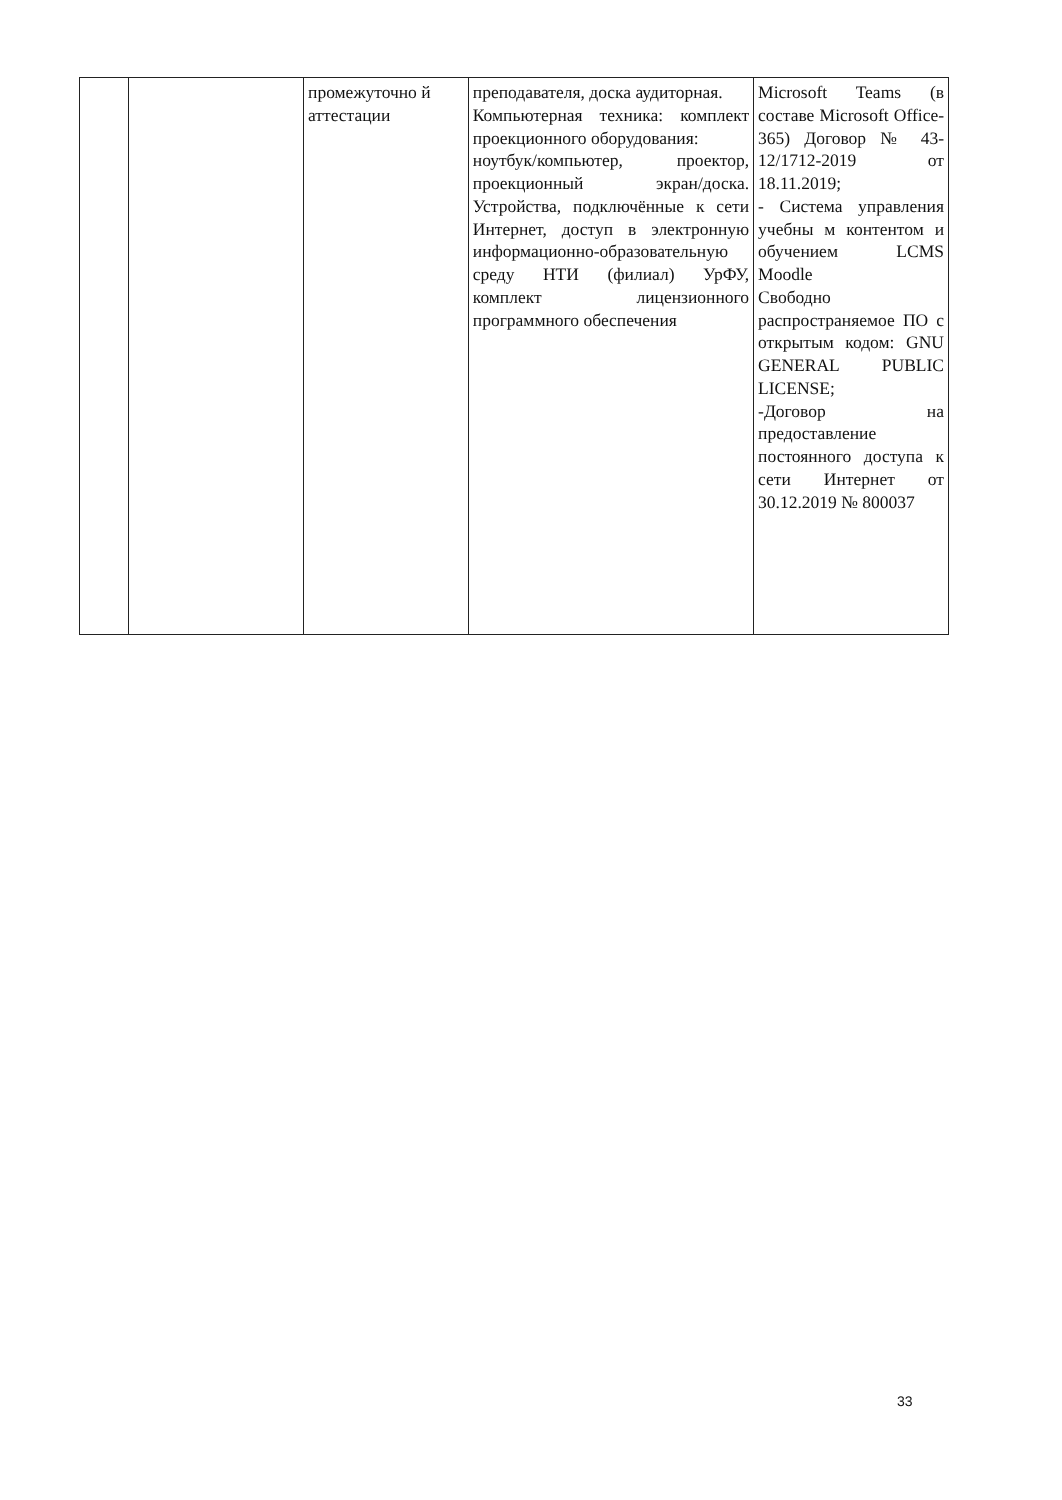| | | промежуточно й аттестации | преподавателя, доска аудиторная. Компьютерная техника: комплект проекционного оборудования: ноутбук/компьютер, проектор, проекционный экран/доска. Устройства, подключённые к сети Интернет, доступ в электронную информационно-образовательную среду НТИ (филиал) УрФУ, комплект лицензионного программного обеспечения | Microsoft Teams (в составе Microsoft Office-365) Договор № 43-12/1712-2019 от 18.11.2019; - Система управления учебны м контентом и обучением LCMS Moodle Свободно распространяемое ПО с открытым кодом: GNU GENERAL PUBLIC LICENSE; -Договор на предоставление постоянного доступа к сети Интернет от 30.12.2019 № 800037 |
33